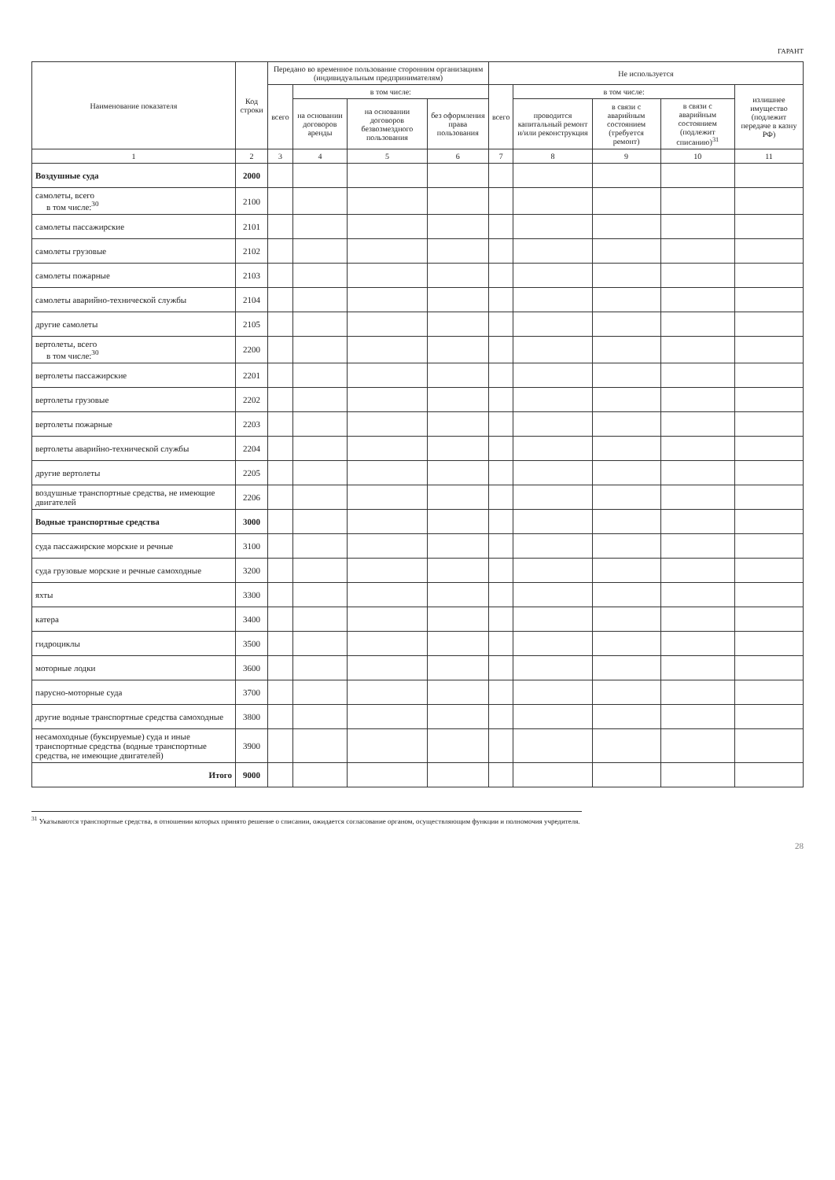ГАРАНТ
| Наименование показателя | Код строки | Передано во временное пользование сторонним организациям (индивидуальным предпринимателям) | | | | Не используется | | | | |
| --- | --- | --- | --- | --- | --- | --- | --- | --- | --- | --- |
| | | всего | в том числе: | | | всего | в том числе: | | | излишнее имущество (подлежит передаче в казну РФ) |
| | | | на основании договоров аренды | на основании договоров безвозмездного пользования | без оформления права пользования | | проводится капитальный ремонт и/или реконструкция | в связи с аварийным состоянием (требуется ремонт) | в связи с аварийным состоянием (подлежит списанию)<sup>31</sup> | |
| 1 | 2 | 3 | 4 | 5 | 6 | 7 | 8 | 9 | 10 | 11 |
| Воздушные суда | 2000 | | | | | | | | | |
| самолеты, всего в том числе:<sup>30</sup> | 2100 | | | | | | | | | |
| самолеты пассажирские | 2101 | | | | | | | | | |
| самолеты грузовые | 2102 | | | | | | | | | |
| самолеты пожарные | 2103 | | | | | | | | | |
| самолеты аварийно-технической службы | 2104 | | | | | | | | | |
| другие самолеты | 2105 | | | | | | | | | |
| вертолеты, всего в том числе:<sup>30</sup> | 2200 | | | | | | | | | |
| вертолеты пассажирские | 2201 | | | | | | | | | |
| вертолеты грузовые | 2202 | | | | | | | | | |
| вертолеты пожарные | 2203 | | | | | | | | | |
| вертолеты аварийно-технической службы | 2204 | | | | | | | | | |
| другие вертолеты | 2205 | | | | | | | | | |
| воздушные транспортные средства, не имеющие двигателей | 2206 | | | | | | | | | |
| Водные транспортные средства | 3000 | | | | | | | | | |
| суда пассажирские морские и речные | 3100 | | | | | | | | | |
| суда грузовые морские и речные самоходные | 3200 | | | | | | | | | |
| яхты | 3300 | | | | | | | | | |
| катера | 3400 | | | | | | | | | |
| гидроциклы | 3500 | | | | | | | | | |
| моторные лодки | 3600 | | | | | | | | | |
| парусно-моторные суда | 3700 | | | | | | | | | |
| другие водные транспортные средства самоходные | 3800 | | | | | | | | | |
| несамоходные (буксируемые) суда и иные транспортные средства (водные транспортные средства, не имеющие двигателей) | 3900 | | | | | | | | | |
| Итого | 9000 | | | | | | | | | |
<sup>31</sup> Указываются транспортные средства, в отношении которых принято решение о списании, ожидается согласование органом, осуществляющим функции и полномочия учредителя.
28